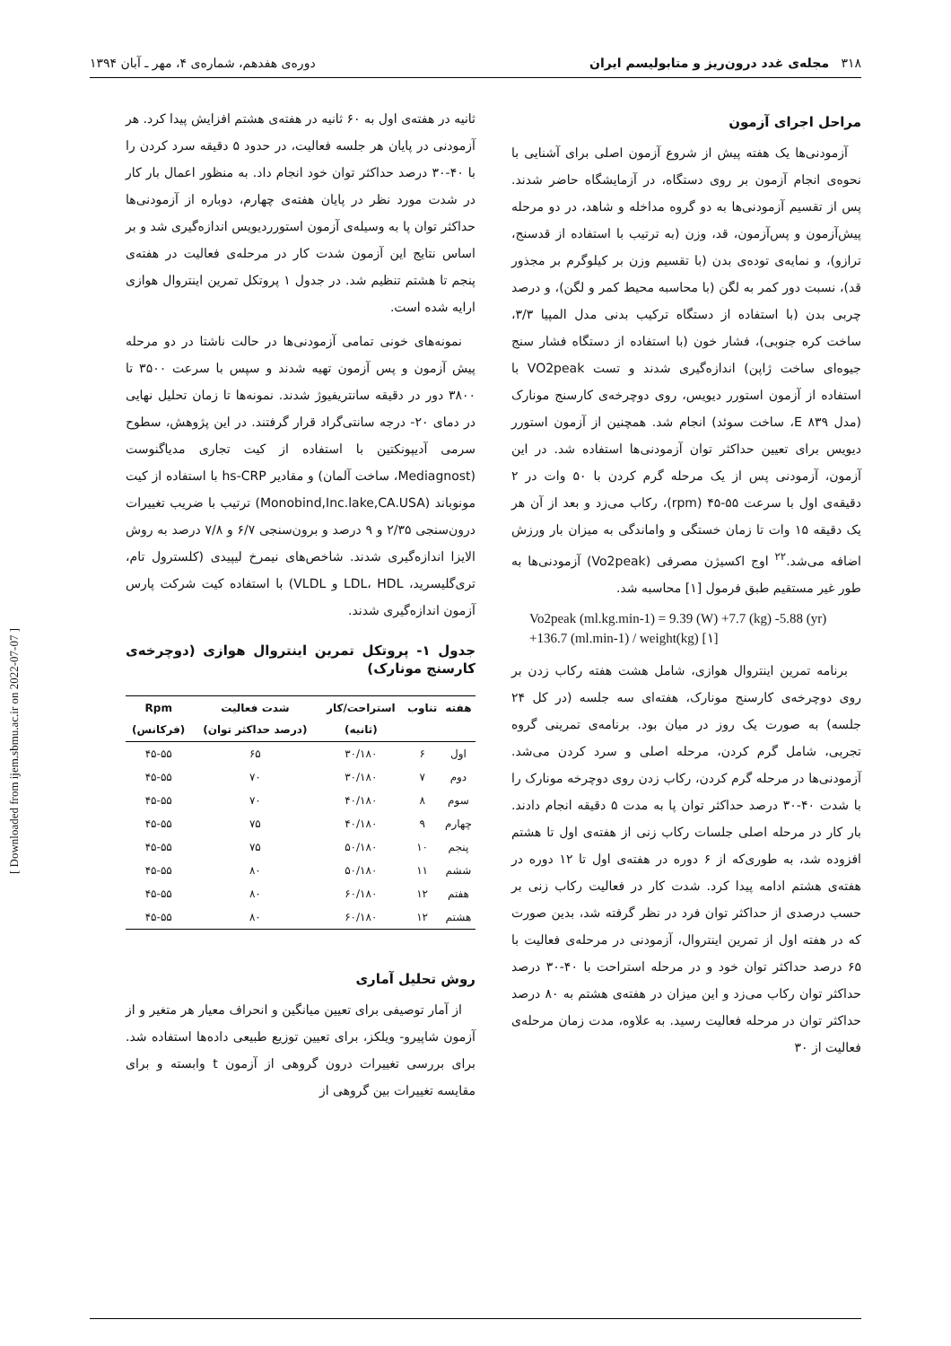[ Downloaded from ijem.sbmu.ac.ir on 2022-07-07 ]
۳۱۸ مجله‌ی غدد درون‌ریز و متابولیسم ایران دوره‌ی هفدهم، شماره‌ی ۴، مهر ـ آبان ۱۳۹۴
مراحل اجرای آزمون
آزمودنی‌ها یک هفته پیش از شروع آزمون اصلی برای آشنایی با نحوه‌ی انجام آزمون بر روی دستگاه، در آزمایشگاه حاضر شدند. پس از تقسیم آزمودنی‌ها به دو گروه مداخله و شاهد، در دو مرحله پیش‌آزمون و پس‌آزمون، قد، وزن (به ترتیب با استفاده از قدسنج، ترازو)، و نمایه‌ی توده‌ی بدن (با تقسیم وزن بر کیلوگرم بر مجذور قد)، نسبت دور کمر به لگن (با محاسبه محیط کمر و لگن)، و درصد چربی بدن (با استفاده از دستگاه ترکیب بدنی مدل المپیا ۳/۳، ساخت کره جنوبی)، فشار خون (با استفاده از دستگاه فشار سنج جیوه‌ای ساخت ژاپن) اندازه‌گیری شدند و تست VO2peak با استفاده از آزمون استورر دیویس، روی دوچرخه‌ی کارسنج مونارک (مدل E ۸۳۹، ساخت سوئد) انجام شد. همچنین از آزمون استورر دیویس برای تعیین حداکثر توان آزمودنی‌ها استفاده شد. در این آزمون، آزمودنی پس از یک مرحله گرم کردن با ۵۰ وات در ۲ دقیقه‌ی اول با سرعت ۵۵-۴۵ (rpm)، رکاب می‌زد و بعد از آن هر یک دقیقه ۱۵ وات تا زمان خستگی و واماندگی به میزان بار ورزش اضافه می‌شد.<sup>۲۲</sup> اوج اکسیژن مصرفی (Vo2peak) آزمودنی‌ها به طور غیر مستقیم طبق فرمول [۱] محاسبه شد.
Vo2peak (ml.kg.min-1) = 9.39 (W) +7.7 (kg) -5.88 (yr) +136.7 (ml.min-1) / weight(kg) [۱]
برنامه تمرین اینتروال هوازی، شامل هشت هفته رکاب زدن بر روی دوچرخه‌ی کارسنج مونارک، هفته‌ای سه جلسه (در کل ۲۴ جلسه) به صورت یک روز در میان بود. برنامه‌ی تمرینی گروه تجربی، شامل گرم کردن، مرحله اصلی و سرد کردن می‌شد. آزمودنی‌ها در مرحله گرم کردن، رکاب زدن روی دوچرخه مونارک را با شدت ۴۰-۳۰ درصد حداکثر توان پا به مدت ۵ دقیقه انجام دادند. بار کار در مرحله اصلی جلسات رکاب زنی از هفته‌ی اول تا هشتم افزوده شد، به طوری‌که از ۶ دوره در هفته‌ی اول تا ۱۲ دوره در هفته‌ی هشتم ادامه پیدا کرد. شدت کار در فعالیت رکاب زنی بر حسب درصدی از حداکثر توان فرد در نظر گرفته شد، بدین صورت که در هفته اول از تمرین اینتروال، آزمودنی در مرحله‌ی فعالیت با ۶۵ درصد حداکثر توان خود و در مرحله استراحت با ۴۰-۳۰ درصد حداکثر توان رکاب می‌زد و این میزان در هفته‌ی هشتم به ۸۰ درصد حداکثر توان در مرحله فعالیت رسید. به علاوه، مدت زمان مرحله‌ی فعالیت از ۳۰
ثانیه در هفته‌ی اول به ۶۰ ثانیه در هفته‌ی هشتم افزایش پیدا کرد. هر آزمودنی در پایان هر جلسه فعالیت، در حدود ۵ دقیقه سرد کردن را با ۴۰-۳۰ درصد حداکثر توان خود انجام داد. به منظور اعمال بار کار در شدت مورد نظر در پایان هفته‌ی چهارم، دوباره از آزمودنی‌ها حداکثر توان پا به وسیله‌ی آزمون استورردیویس اندازه‌گیری شد و بر اساس نتایج این آزمون شدت کار در مرحله‌ی فعالیت در هفته‌ی پنجم تا هشتم تنظیم شد. در جدول ۱ پروتکل تمرین اینتروال هوازی ارایه شده است.
نمونه‌های خونی تمامی آزمودنی‌ها در حالت ناشتا در دو مرحله پیش آزمون و پس آزمون تهیه شدند و سپس با سرعت ۳۵۰۰ تا ۳۸۰۰ دور در دقیقه سانتریفیوژ شدند. نمونه‌ها تا زمان تحلیل نهایی در دمای ۲۰- درجه سانتی‌گراد قرار گرفتند. در این پژوهش، سطوح سرمی آدیپونکتین با استفاده از کیت تجاری مدیاگنوست (Mediagnost، ساخت آلمان) و مقادیر hs-CRP با استفاده از کیت مونوباند (Monobind,Inc.lake,CA.USA) ترتیب با ضریب تغییرات درون‌سنجی ۲/۳۵ و ۹ درصد و برون‌سنجی ۶/۷ و ۷/۸ درصد به روش الایزا اندازه‌گیری شدند. شاخص‌های نیمرخ لیپیدی (کلسترول تام، تری‌گلیسرید، LDL، HDL و VLDL) با استفاده کیت شرکت پارس آزمون اندازه‌گیری شدند.
جدول ۱- پروتکل تمرین اینتروال هوازی (دوچرخه‌ی کارسنج مونارک)
| هفته | تناوب | استراحت/کار (ثانیه) | شدت فعالیت (درصد حداکثر توان) | Rpm (فرکانس) |
| --- | --- | --- | --- | --- |
| اول | ۶ | ۳۰/۱۸۰ | ۶۵ | ۴۵-۵۵ |
| دوم | ۷ | ۳۰/۱۸۰ | ۷۰ | ۴۵-۵۵ |
| سوم | ۸ | ۴۰/۱۸۰ | ۷۰ | ۴۵-۵۵ |
| چهارم | ۹ | ۴۰/۱۸۰ | ۷۵ | ۴۵-۵۵ |
| پنجم | ۱۰ | ۵۰/۱۸۰ | ۷۵ | ۴۵-۵۵ |
| ششم | ۱۱ | ۵۰/۱۸۰ | ۸۰ | ۴۵-۵۵ |
| هفتم | ۱۲ | ۶۰/۱۸۰ | ۸۰ | ۴۵-۵۵ |
| هشتم | ۱۲ | ۶۰/۱۸۰ | ۸۰ | ۴۵-۵۵ |
روش تحلیل آماری
از آمار توصیفی برای تعیین میانگین و انحراف معیار هر متغیر و از آزمون شاپیرو- ویلکز، برای تعیین توزیع طبیعی داده‌ها استفاده شد. برای بررسی تغییرات درون گروهی از آزمون t وابسته و برای مقایسه تغییرات بین گروهی از